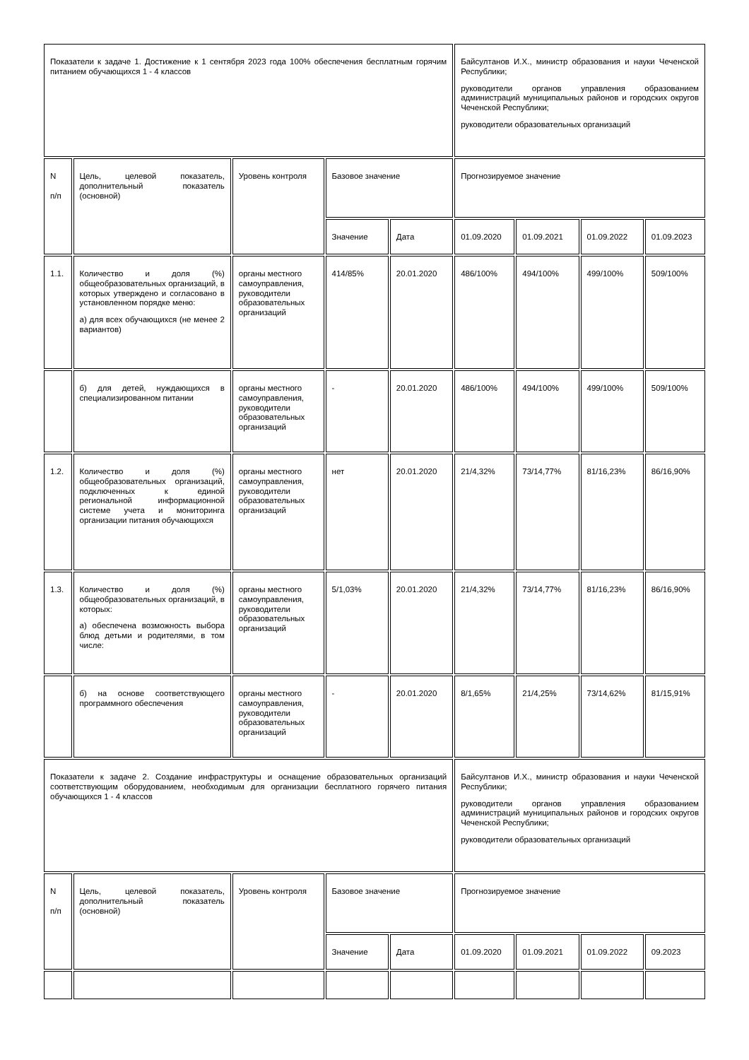| Показатели к задаче 1. Достижение к 1 сентября 2023 года 100% обеспечения бесплатным горячим питанием обучающихся 1 - 4 классов | | | | | Байсултанов И.Х., министр образования и науки Чеченской Республики; руководители органов управления образованием администраций муниципальных районов и городских округов Чеченской Республики; руководители образовательных организаций | | | |
| N п/п | Цель, целевой показатель, дополнительный показатель (основной) | Уровень контроля | Базовое значение | | Прогнозируемое значение | | | |
| | | | Значение | Дата | 01.09.2020 | 01.09.2021 | 01.09.2022 | 01.09.2023 |
| 1.1. | Количество и доля (%) общеобразовательных организаций, в которых утверждено и согласовано в установленном порядке меню: а) для всех обучающихся (не менее 2 вариантов) | органы местного самоуправления, руководители образовательных организаций | 414/85% | 20.01.2020 | 486/100% | 494/100% | 499/100% | 509/100% |
| | б) для детей, нуждающихся в специализированном питании | органы местного самоуправления, руководители образовательных организаций | - | 20.01.2020 | 486/100% | 494/100% | 499/100% | 509/100% |
| 1.2. | Количество и доля (%) общеобразовательных организаций, подключенных к единой региональной информационной системе учета и мониторинга организации питания обучающихся | органы местного самоуправления, руководители образовательных организаций | нет | 20.01.2020 | 21/4,32% | 73/14,77% | 81/16,23% | 86/16,90% |
| 1.3. | Количество и доля (%) общеобразовательных организаций, в которых: а) обеспечена возможность выбора блюд детьми и родителями, в том числе: | органы местного самоуправления, руководители образовательных организаций | 5/1,03% | 20.01.2020 | 21/4,32% | 73/14,77% | 81/16,23% | 86/16,90% |
| | б) на основе соответствующего программного обеспечения | органы местного самоуправления, руководители образовательных организаций | - | 20.01.2020 | 8/1,65% | 21/4,25% | 73/14,62% | 81/15,91% |
| Показатели к задаче 2. Создание инфраструктуры и оснащение образовательных организаций соответствующим оборудованием, необходимым для организации бесплатного горячего питания обучающихся 1 - 4 классов | | | | | Байсултанов И.Х., министр образования и науки Чеченской Республики; руководители органов управления образованием администраций муниципальных районов и городских округов Чеченской Республики; руководители образовательных организаций | | | |
| N п/п | Цель, целевой показатель, дополнительный показатель (основной) | Уровень контроля | Базовое значение | | Прогнозируемое значение | | | |
| | | | Значение | Дата | 01.09.2020 | 01.09.2021 | 01.09.2022 | 09.2023 |